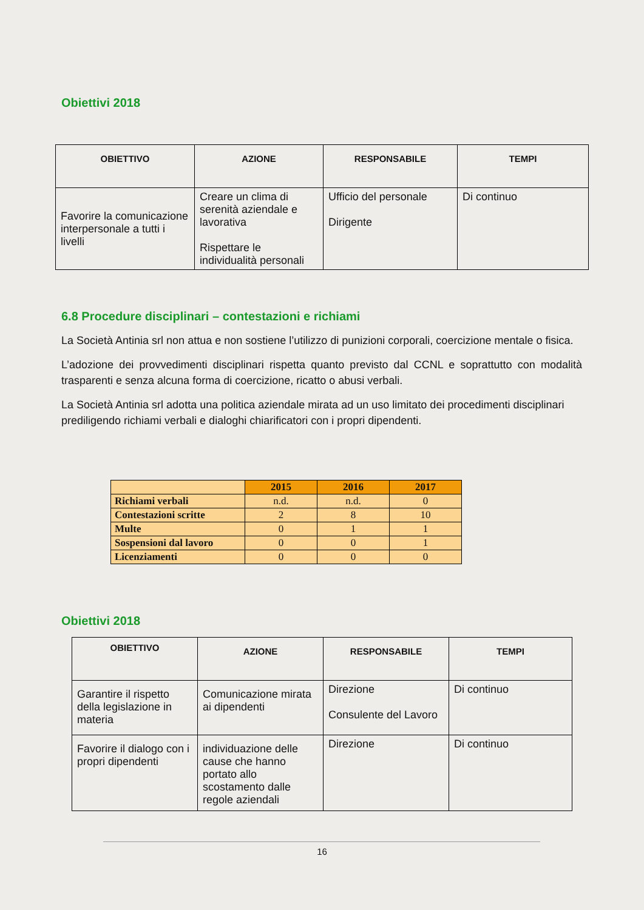Obiettivi 2018
| OBIETTIVO | AZIONE | RESPONSABILE | TEMPI |
| --- | --- | --- | --- |
| Favorire la comunicazione interpersonale a tutti i livelli | Creare un clima di serenità aziendale e lavorativa Rispettare le individualità personali | Ufficio del personale Dirigente | Di continuo |
6.8 Procedure disciplinari – contestazioni e richiami
La Società Antinia srl non attua e non sostiene l’utilizzo di punizioni corporali, coercizione mentale o fisica.
L’adozione dei provvedimenti disciplinari rispetta quanto previsto dal CCNL e soprattutto con modalità trasparenti e senza alcuna forma di coercizione, ricatto o abusi verbali.
La Società Antinia srl adotta una politica aziendale mirata ad un uso limitato dei procedimenti disciplinari prediligendo richiami verbali e dialoghi chiarificatori con i propri dipendenti.
| | 2015 | 2016 | 2017 |
| Richiami verbali | n.d. | n.d. | 0 |
| Contestazioni scritte | 2 | 8 | 10 |
| Multe | 0 | 1 | 1 |
| Sospensioni dal lavoro | 0 | 0 | 1 |
| Licenziamenti | 0 | 0 | 0 |
Obiettivi 2018
| OBIETTIVO | AZIONE | RESPONSABILE | TEMPI |
| --- | --- | --- | --- |
| Garantire il rispetto della legislazione in materia | Comunicazione mirata ai dipendenti | Direzione Consulente del Lavoro | Di continuo |
| Favorire il dialogo con i propri dipendenti | individuazione delle cause che hanno portato allo scostamento dalle regole aziendali | Direzione | Di continuo |
16